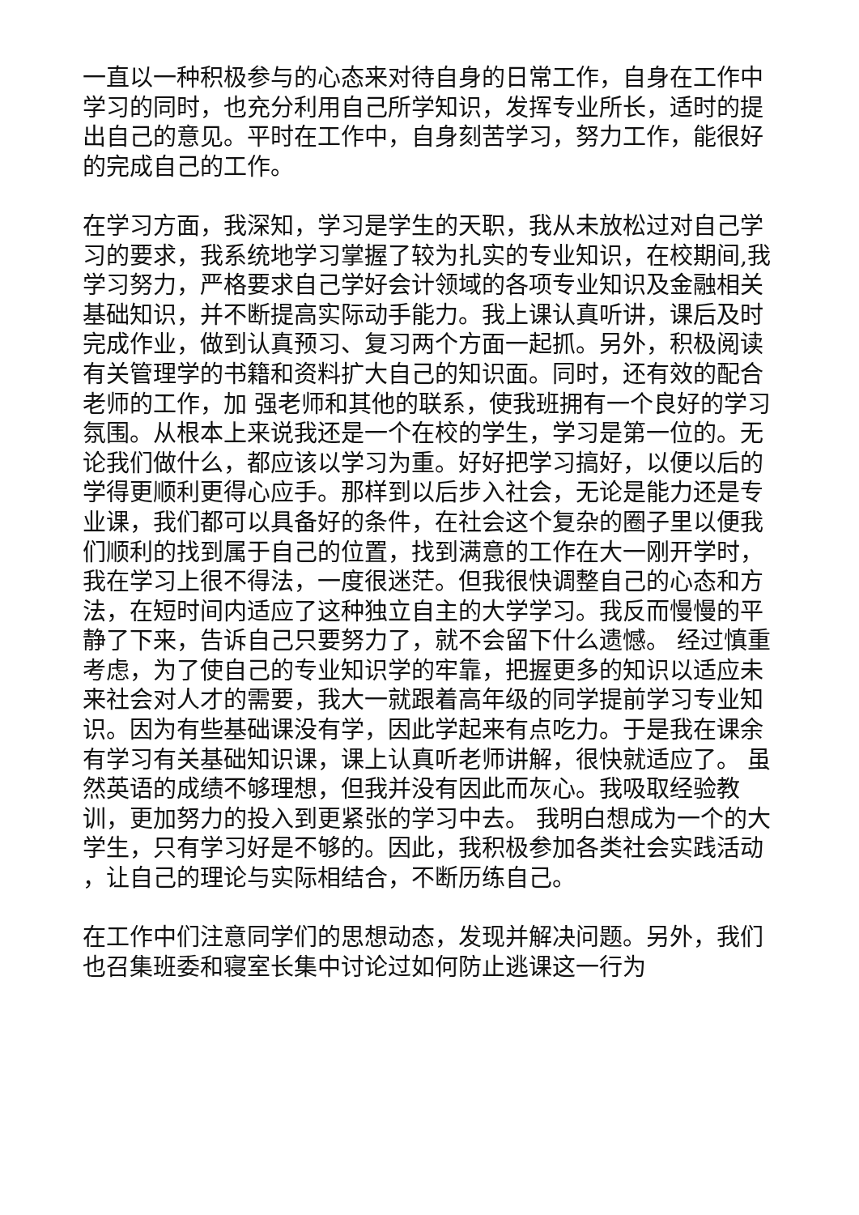一直以一种积极参与的心态来对待自身的日常工作，自身在工作中学习的同时，也充分利用自己所学知识，发挥专业所长，适时的提出自己的意见。平时在工作中，自身刻苦学习，努力工作，能很好的完成自己的工作。
在学习方面，我深知，学习是学生的天职，我从未放松过对自己学习的要求，我系统地学习掌握了较为扎实的专业知识，在校期间,我学习努力，严格要求自己学好会计领域的各项专业知识及金融相关基础知识，并不断提高实际动手能力。我上课认真听讲，课后及时完成作业，做到认真预习、复习两个方面一起抓。另外，积极阅读有关管理学的书籍和资料扩大自己的知识面。同时，还有效的配合老师的工作，加 强老师和其他的联系，使我班拥有一个良好的学习氛围。从根本上来说我还是一个在校的学生，学习是第一位的。无论我们做什么，都应该以学习为重。好好把学习搞好，以便以后的学得更顺利更得心应手。那样到以后步入社会，无论是能力还是专业课，我们都可以具备好的条件，在社会这个复杂的圈子里以便我们顺利的找到属于自己的位置，找到满意的工作在大一刚开学时，我在学习上很不得法，一度很迷茫。但我很快调整自己的心态和方法，在短时间内适应了这种独立自主的大学学习。我反而慢慢的平静了下来，告诉自己只要努力了，就不会留下什么遗憾。 经过慎重考虑，为了使自己的专业知识学的牢靠，把握更多的知识以适应未来社会对人才的需要，我大一就跟着高年级的同学提前学习专业知识。因为有些基础课没有学，因此学起来有点吃力。于是我在课余有学习有关基础知识课，课上认真听老师讲解，很快就适应了。 虽然英语的成绩不够理想，但我并没有因此而灰心。我吸取经验教训，更加努力的投入到更紧张的学习中去。 我明白想成为一个的大学生，只有学习好是不够的。因此，我积极参加各类社会实践活动 ，让自己的理论与实际相结合，不断历练自己。
在工作中们注意同学们的思想动态，发现并解决问题。另外，我们也召集班委和寝室长集中讨论过如何防止逃课这一行为